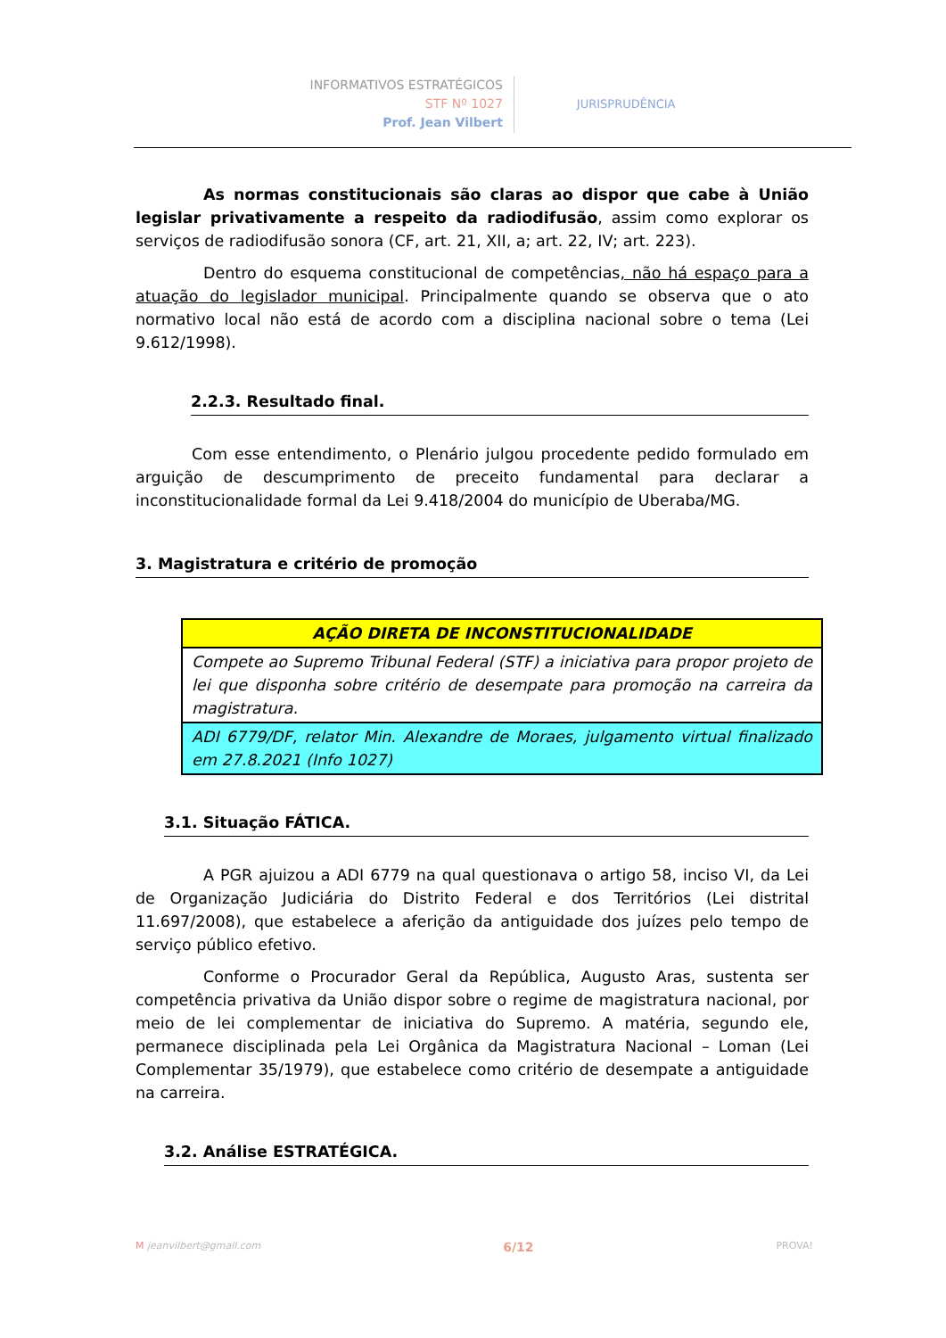INFORMATIVOS ESTRATÉGICOS
STF Nº 1027
Prof. Jean Vilbert
JURISPRUDÊNCIA
As normas constitucionais são claras ao dispor que cabe à União legislar privativamente a respeito da radiodifusão, assim como explorar os serviços de radiodifusão sonora (CF, art. 21, XII, a; art. 22, IV; art. 223).
Dentro do esquema constitucional de competências, não há espaço para a atuação do legislador municipal. Principalmente quando se observa que o ato normativo local não está de acordo com a disciplina nacional sobre o tema (Lei 9.612/1998).
2.2.3. Resultado final.
Com esse entendimento, o Plenário julgou procedente pedido formulado em arguição de descumprimento de preceito fundamental para declarar a inconstitucionalidade formal da Lei 9.418/2004 do município de Uberaba/MG.
3. Magistratura e critério de promoção
| AÇÃO DIRETA DE INCONSTITUCIONALIDADE |
| Compete ao Supremo Tribunal Federal (STF) a iniciativa para propor projeto de lei que disponha sobre critério de desempate para promoção na carreira da magistratura. |
| ADI 6779/DF, relator Min. Alexandre de Moraes, julgamento virtual finalizado em 27.8.2021 (Info 1027) |
3.1. Situação FÁTICA.
A PGR ajuizou a ADI 6779 na qual questionava o artigo 58, inciso VI, da Lei de Organização Judiciária do Distrito Federal e dos Territórios (Lei distrital 11.697/2008), que estabelece a aferição da antiguidade dos juízes pelo tempo de serviço público efetivo.
Conforme o Procurador Geral da República, Augusto Aras, sustenta ser competência privativa da União dispor sobre o regime de magistratura nacional, por meio de lei complementar de iniciativa do Supremo. A matéria, segundo ele, permanece disciplinada pela Lei Orgânica da Magistratura Nacional – Loman (Lei Complementar 35/1979), que estabelece como critério de desempate a antiguidade na carreira.
3.2. Análise ESTRATÉGICA.
M jeanvilbert@gmail.com 6/12 PROVA!